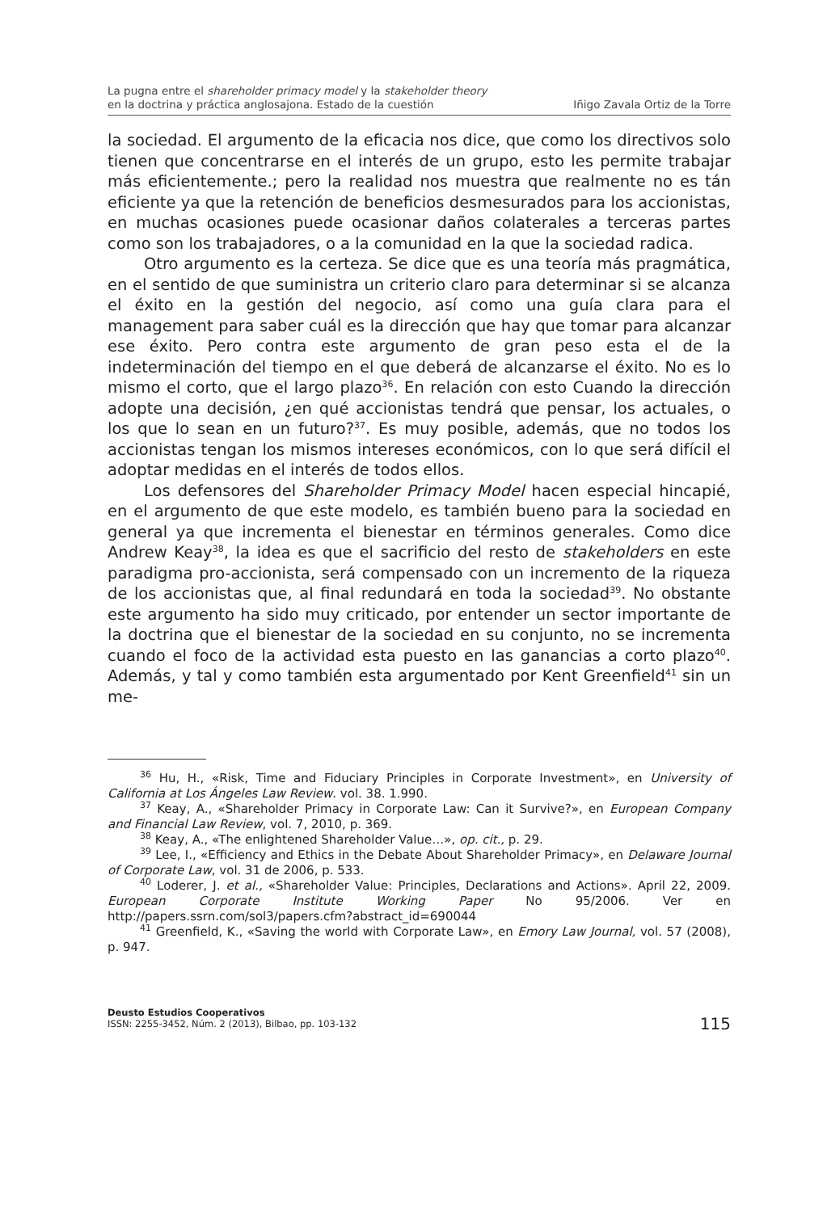La pugna entre el shareholder primacy model y la stakeholder theory
en la doctrina y práctica anglosajona. Estado de la cuestión
Iñigo Zavala Ortiz de la Torre
la sociedad. El argumento de la eficacia nos dice, que como los directivos solo tienen que concentrarse en el interés de un grupo, esto les permite trabajar más eficientemente.; pero la realidad nos muestra que realmente no es tán eficiente ya que la retención de beneficios desmesurados para los accionistas, en muchas ocasiones puede ocasionar daños colaterales a terceras partes como son los trabajadores, o a la comunidad en la que la sociedad radica.
Otro argumento es la certeza. Se dice que es una teoría más pragmática, en el sentido de que suministra un criterio claro para determinar si se alcanza el éxito en la gestión del negocio, así como una guía clara para el management para saber cuál es la dirección que hay que tomar para alcanzar ese éxito. Pero contra este argumento de gran peso esta el de la indeterminación del tiempo en el que deberá de alcanzarse el éxito. No es lo mismo el corto, que el largo plazo<sup>36</sup>. En relación con esto Cuando la dirección adopte una decisión, ¿en qué accionistas tendrá que pensar, los actuales, o los que lo sean en un futuro?<sup>37</sup>. Es muy posible, además, que no todos los accionistas tengan los mismos intereses económicos, con lo que será difícil el adoptar medidas en el interés de todos ellos.
Los defensores del Shareholder Primacy Model hacen especial hincapié, en el argumento de que este modelo, es también bueno para la sociedad en general ya que incrementa el bienestar en términos generales. Como dice Andrew Keay<sup>38</sup>, la idea es que el sacrificio del resto de stakeholders en este paradigma pro-accionista, será compensado con un incremento de la riqueza de los accionistas que, al final redundará en toda la sociedad<sup>39</sup>. No obstante este argumento ha sido muy criticado, por entender un sector importante de la doctrina que el bienestar de la sociedad en su conjunto, no se incrementa cuando el foco de la actividad esta puesto en las ganancias a corto plazo<sup>40</sup>. Además, y tal y como también esta argumentado por Kent Greenfield<sup>41</sup> sin un me-
<sup>36</sup> Hu, H., «Risk, Time and Fiduciary Principles in Corporate Investment», en University of California at Los Ángeles Law Review. vol. 38. 1.990.
<sup>37</sup> Keay, A., «Shareholder Primacy in Corporate Law: Can it Survive?», en European Company and Financial Law Review, vol. 7, 2010, p. 369.
<sup>38</sup> Keay, A., «The enlightened Shareholder Value…», op. cit., p. 29.
<sup>39</sup> Lee, I., «Efficiency and Ethics in the Debate About Shareholder Primacy», en Delaware Journal of Corporate Law, vol. 31 de 2006, p. 533.
<sup>40</sup> Loderer, J. et al., «Shareholder Value: Principles, Declarations and Actions». April 22, 2009. European Corporate Institute Working Paper No 95/2006. Ver en http://papers.ssrn.com/sol3/papers.cfm?abstract_id=690044
<sup>41</sup> Greenfield, K., «Saving the world with Corporate Law», en Emory Law Journal, vol. 57 (2008), p. 947.
Deusto Estudios Cooperativos
ISSN: 2255-3452, Núm. 2 (2013), Bilbao, pp. 103-132
115